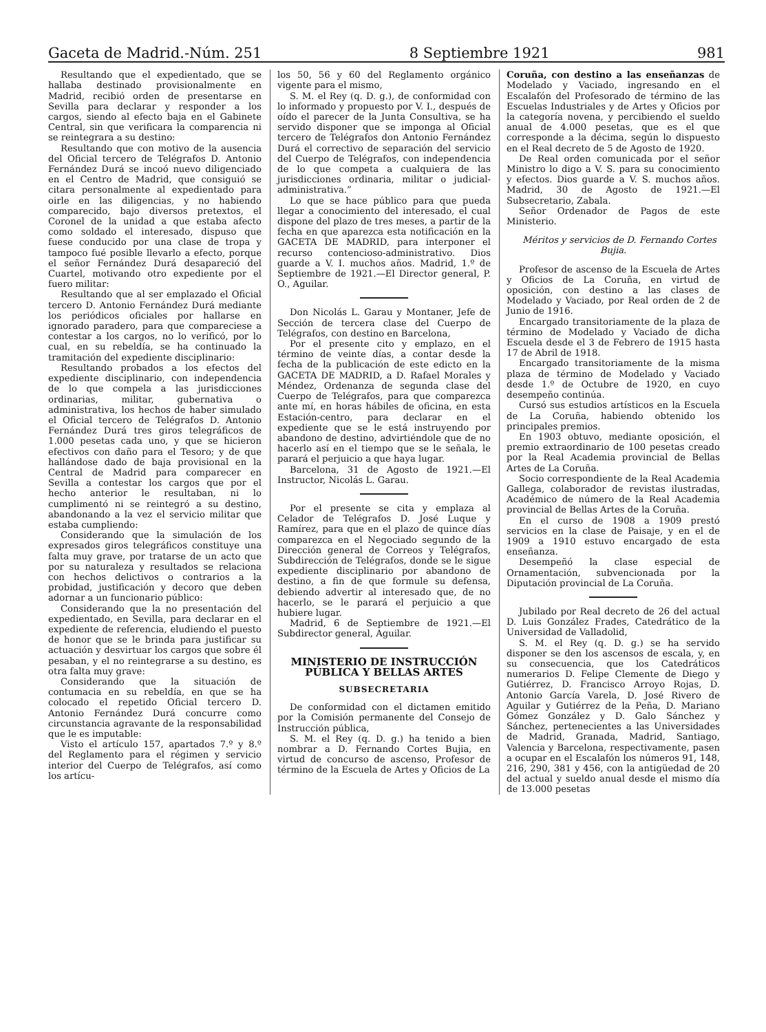Gaceta de Madrid.-Núm. 251 8 Septiembre 1921 981
Resultando que el expedientado, que se hallaba destinado provisionalmente en Madrid, recibió orden de presentarse en Sevilla para declarar y responder a los cargos, siendo al efecto baja en el Gabinete Central, sin que verificara la comparencia ni se reintegrara a su destino:
Resultando que con motivo de la ausencia del Oficial tercero de Telégrafos D. Antonio Fernández Durá se incoó nuevo diligenciado en el Centro de Madrid, que consiguió se citara personalmente al expedientado para oirle en las diligencias, y no habiendo comparecido, bajo diversos pretextos, el Coronel de la unidad a que estaba afecto como soldado el interesado, dispuso que fuese conducido por una clase de tropa y tampoco fué posible llevarlo a efecto, porque el señor Fernández Durá desapareció del Cuartel, motivando otro expediente por el fuero militar:
Resultando que al ser emplazado el Oficial tercero D. Antonio Fernández Durá mediante los periódicos oficiales por hallarse en ignorado paradero, para que compareciese a contestar a los cargos, no lo verificó, por lo cual, en su rebeldía, se ha continuado la tramitación del expediente disciplinario:
Resultando probados a los efectos del expediente disciplinario, con independencia de lo que compela a las jurisdicciones ordinarias, militar, gubernativa o administrativa, los hechos de haber simulado el Oficial tercero de Telégrafos D. Antonio Fernández Durá tres giros telegráficos de 1.000 pesetas cada uno, y que se hicieron efectivos con daño para el Tesoro; y de que hallándose dado de baja provisional en la Central de Madrid para comparecer en Sevilla a contestar los cargos que por el hecho anterior le resultaban, ni lo cumplimentó ni se reintegró a su destino, abandonando a la vez el servicio militar que estaba cumpliendo:
Considerando que la simulación de los expresados giros telegráficos constituye una falta muy grave, por tratarse de un acto que por su naturaleza y resultados se relaciona con hechos delictivos o contrarios a la probidad, justificación y decoro que deben adornar a un funcionario público:
Considerando que la no presentación del expedientado, en Sevilla, para declarar en el expediente de referencia, eludiendo el puesto de honor que se le brinda para justificar su actuación y desvirtuar los cargos que sobre él pesaban, y el no reintegrarse a su destino, es otra falta muy grave:
Considerando que la situación de contumacia en su rebeldía, en que se ha colocado el repetido Oficial tercero D. Antonio Fernández Durá concurre como circunstancia agravante de la responsabilidad que le es imputable:
Visto el artículo 157, apartados 7.º y 8.º del Reglamento para el régimen y servicio interior del Cuerpo de Telégrafos, así como los artícu-
los 50, 56 y 60 del Reglamento orgánico vigente para el mismo,
S. M. el Rey (q. D. g.), de conformidad con lo informado y propuesto por V. I., después de oído el parecer de la Junta Consultiva, se ha servido disponer que se imponga al Oficial tercero de Telégrafos don Antonio Fernández Durá el correctivo de separación del servicio del Cuerpo de Telégrafos, con independencia de lo que competa a cualquiera de las jurisdicciones ordinaria, militar o judicial-administrativa.”
Lo que se hace público para que pueda llegar a conocimiento del interesado, el cual dispone del plazo de tres meses, a partir de la fecha en que aparezca esta notificación en la GACETA DE MADRID, para interponer el recurso contencioso-administrativo. Dios guarde a V. I. muchos años. Madrid, 1.º de Septiembre de 1921.—El Director general, P. O., Aguilar.
Don Nicolás L. Garau y Montaner, Jefe de Sección de tercera clase del Cuerpo de Telégrafos, con destino en Barcelona,
Por el presente cito y emplazo, en el término de veinte días, a contar desde la fecha de la publicación de este edicto en la GACETA DE MADRID, a D. Rafael Morales y Méndez, Ordenanza de segunda clase del Cuerpo de Telégrafos, para que comparezca ante mí, en horas hábiles de oficina, en esta Estación-centro, para declarar en el expediente que se le está instruyendo por abandono de destino, advirtiéndole que de no hacerlo así en el tiempo que se le señala, le parará el perjuicio a que haya lugar.
Barcelona, 31 de Agosto de 1921.—El Instructor, Nicolás L. Garau.
Por el presente se cita y emplaza al Celador de Telégrafos D. José Luque y Ramírez, para que en el plazo de quince días comparezca en el Negociado segundo de la Dirección general de Correos y Telégrafos, Subdirección de Telégrafos, donde se le sigue expediente disciplinario por abandono de destino, a fin de que formule su defensa, debiendo advertir al interesado que, de no hacerlo, se le parará el perjuicio a que hubiere lugar.
Madrid, 6 de Septiembre de 1921.—El Subdirector general, Aguilar.
MINISTERIO DE INSTRUCCIÓN PÚBLICA Y BELLAS ARTES
SUBSECRETARIA
De conformidad con el dictamen emitido por la Comisión permanente del Consejo de Instrucción pública,
S. M. el Rey (q. D. g.) ha tenido a bien nombrar a D. Fernando Cortes Bujia, en virtud de concurso de ascenso, Profesor de término de la Escuela de Artes y Oficios de La
Coruña, con destino a las enseñanzas de Modelado y Vaciado, ingresando en el Escalafón del Profesorado de término de las Escuelas Industriales y de Artes y Oficios por la categoría novena, y percibiendo el sueldo anual de 4.000 pesetas, que es el que corresponde a la décima, según lo dispuesto en el Real decreto de 5 de Agosto de 1920.
De Real orden comunicada por el señor Ministro lo digo a V. S. para su conocimiento y efectos. Dios guarde a V. S. muchos años. Madrid, 30 de Agosto de 1921.—El Subsecretario, Zabala.
Señor Ordenador de Pagos de este Ministerio.
Méritos y servicios de D. Fernando Cortes Bujia.
Profesor de ascenso de la Escuela de Artes y Oficios de La Coruña, en virtud de oposición, con destino a las clases de Modelado y Vaciado, por Real orden de 2 de Junio de 1916.
Encargado transitoriamente de la plaza de término de Modelado y Vaciado de dicha Escuela desde el 3 de Febrero de 1915 hasta 17 de Abril de 1918.
Encargado transitoriamente de la misma plaza de término de Modelado y Vaciado desde 1.º de Octubre de 1920, en cuyo desempeño continúa.
Cursó sus estudios artísticos en la Escuela de La Coruña, habiendo obtenido los principales premios.
En 1903 obtuvo, mediante oposición, el premio extraordinario de 100 pesetas creado por la Real Academia provincial de Bellas Artes de La Coruña.
Socio correspondiente de la Real Academia Gallega, colaborador de revistas ilustradas, Académico de número de la Real Academia provincial de Bellas Artes de la Coruña.
En el curso de 1908 a 1909 prestó servicios en la clase de Paisaje, y en el de 1909 a 1910 estuvo encargado de esta enseñanza.
Desempeñó la clase especial de Ornamentación, subvencionada por la Diputación provincial de La Coruña.
Jubilado por Real decreto de 26 del actual D. Luis González Frades, Catedrático de la Universidad de Valladolid,
S. M. el Rey (q. D. g.) se ha servido disponer se den los ascensos de escala, y, en su consecuencia, que los Catedráticos numerarios D. Felipe Clemente de Diego y Gutiérrez, D. Francisco Arroyo Rojas, D. Antonio García Varela, D. José Rivero de Aguilar y Gutiérrez de la Peña, D. Mariano Gómez González y D. Galo Sánchez y Sánchez, pertenecientes a las Universidades de Madrid, Granada, Madrid, Santiago, Valencia y Barcelona, respectivamente, pasen a ocupar en el Escalafón los números 91, 148, 216, 290, 381 y 456, con la antigüedad de 20 del actual y sueldo anual desde el mismo día de 13.000 pesetas